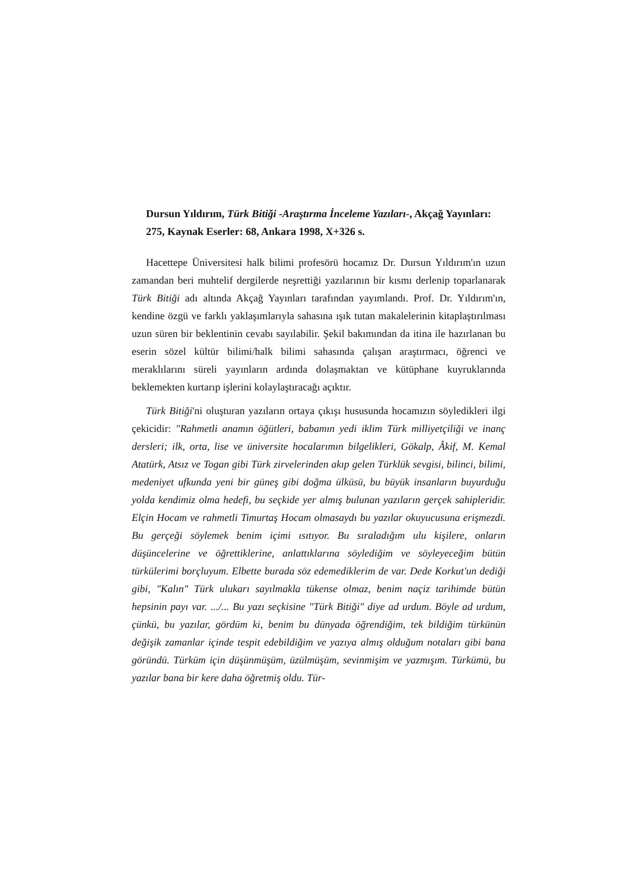Dursun Yıldırım, Türk Bitiği -Araştırma İnceleme Yazıları-, Akçağ Yayınları: 275, Kaynak Eserler: 68, Ankara 1998, X+326 s.
Hacettepe Üniversitesi halk bilimi profesörü hocamız Dr. Dursun Yıldırım'ın uzun zamandan beri muhtelif dergilerde neşrettiği yazılarının bir kısmı derlenip toparlanarak Türk Bitiği adı altında Akçağ Yayınları tarafından yayımlandı. Prof. Dr. Yıldırım'ın, kendine özgü ve farklı yaklaşımlarıyla sahasına ışık tutan makalelerinin kitaplaştırılması uzun süren bir beklentinin cevabı sayılabilir. Şekil bakımından da itina ile hazırlanan bu eserin sözel kültür bilimi/halk bilimi sahasında çalışan araştırmacı, öğrenci ve meraklılarını süreli yayınların ardında dolaşmaktan ve kütüphane kuyruklarında beklemekten kurtarıp işlerini kolaylaştıracağı açıktır.
Türk Bitiği'ni oluşturan yazıların ortaya çıkışı hususunda hocamızın söyledikleri ilgi çekicidir: "Rahmetli anamın öğütleri, babamın yedi iklim Türk milliyetçiliği ve inanç dersleri; ilk, orta, lise ve üniversite hocalarımın bilgelikleri, Gökalp, Âkif, M. Kemal Atatürk, Atsız ve Togan gibi Türk zirvelerinden akıp gelen Türklük sevgisi, bilinci, bilimi, medeniyet ufkunda yeni bir güneş gibi doğma ülküsü, bu büyük insanların buyurduğu yolda kendimiz olma hedefi, bu seçkide yer almış bulunan yazıların gerçek sahipleridir. Elçin Hocam ve rahmetli Timurtaş Hocam olmasaydı bu yazılar okuyucusuna erişmezdi. Bu gerçeği söylemek benim içimi ısıtıyor. Bu sıraladığım ulu kişilere, onların düşüncelerine ve öğrettiklerine, anlattıklarına söylediğim ve söyleyeceğim bütün türkülerimi borçluyum. Elbette burada söz edemediklerim de var. Dede Korkut'un dediği gibi, "Kalın" Türk ulukarı sayılmakla tükense olmaz, benim naçiz tarihimde bütün hepsinin payı var. .../... Bu yazı seçkisine "Türk Bitiği" diye ad urdum. Böyle ad urdum, çünkü, bu yazılar, gördüm ki, benim bu dünyada öğrendiğim, tek bildiğim türkünün değişik zamanlar içinde tespit edebildiğim ve yazıya almış olduğum notaları gibi bana göründü. Türküm için düşünmüşüm, üzülmüşüm, sevinmişim ve yazmışım. Türkümü, bu yazılar bana bir kere daha öğretmiş oldu. Tür-